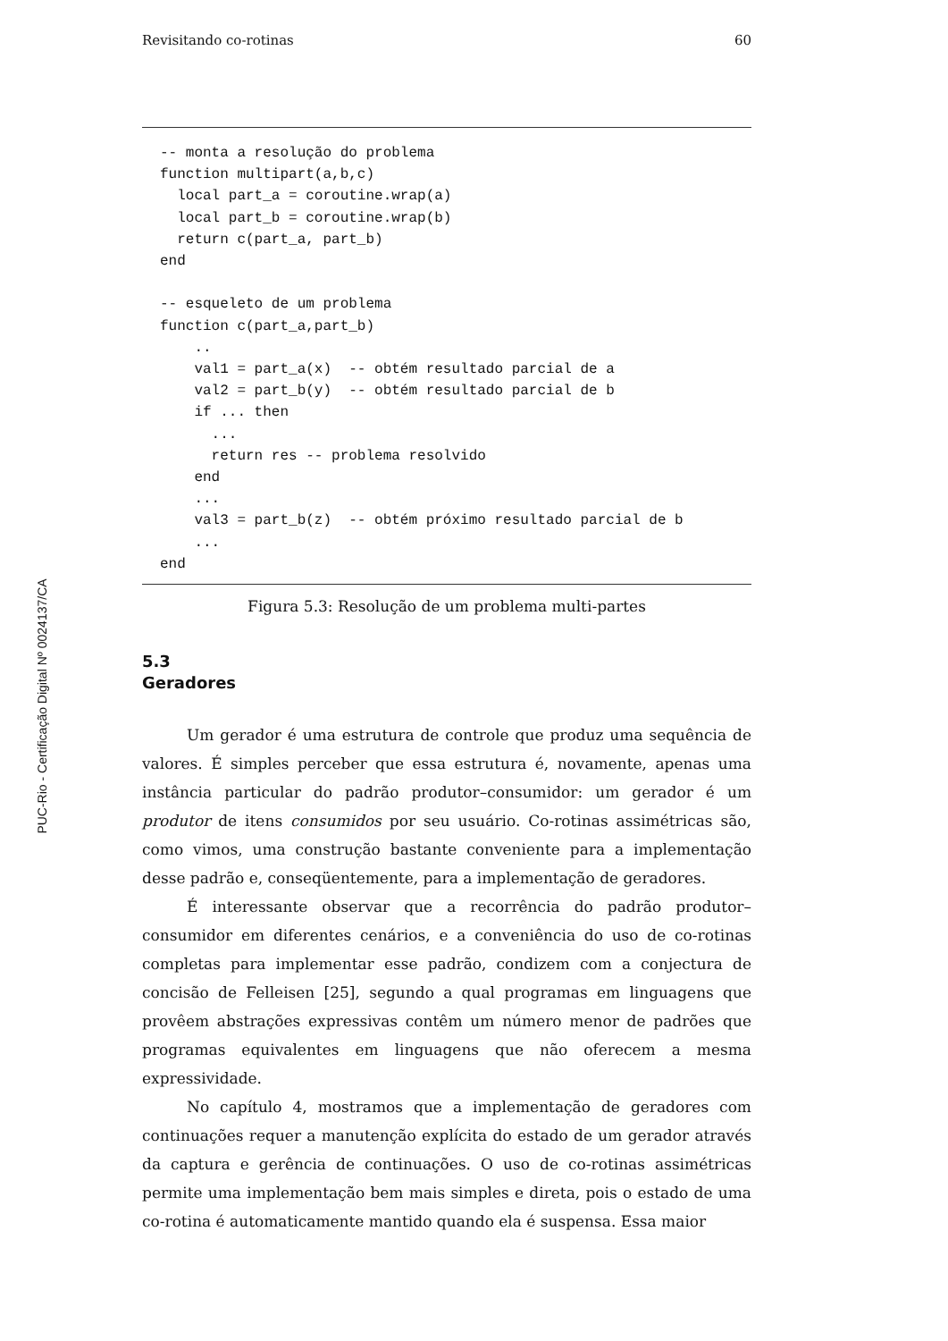PUC-Rio - Certificação Digital Nº 0024137/CA
Revisitando co-rotinas 60
-- monta a resolução do problema
function multipart(a,b,c)
  local part_a = coroutine.wrap(a)
  local part_b = coroutine.wrap(b)
  return c(part_a, part_b)
end

-- esqueleto de um problema
function c(part_a,part_b)
    ..
    val1 = part_a(x)  -- obtém resultado parcial de a
    val2 = part_b(y)  -- obtém resultado parcial de b
    if ... then
      ...
      return res -- problema resolvido
    end
    ...
    val3 = part_b(z)  -- obtém próximo resultado parcial de b
    ...
end
Figura 5.3: Resolução de um problema multi-partes
5.3
Geradores
Um gerador é uma estrutura de controle que produz uma sequência de valores. É simples perceber que essa estrutura é, novamente, apenas uma instância particular do padrão produtor–consumidor: um gerador é um produtor de itens consumidos por seu usuário. Co-rotinas assimétricas são, como vimos, uma construção bastante conveniente para a implementação desse padrão e, conseqüentemente, para a implementação de geradores.
É interessante observar que a recorrência do padrão produtor–consumidor em diferentes cenários, e a conveniência do uso de co-rotinas completas para implementar esse padrão, condizem com a conjectura de concisão de Felleisen [25], segundo a qual programas em linguagens que provêem abstrações expressivas contêm um número menor de padrões que programas equivalentes em linguagens que não oferecem a mesma expressividade.
No capítulo 4, mostramos que a implementação de geradores com continuações requer a manutenção explícita do estado de um gerador através da captura e gerência de continuações. O uso de co-rotinas assimétricas permite uma implementação bem mais simples e direta, pois o estado de uma co-rotina é automaticamente mantido quando ela é suspensa. Essa maior